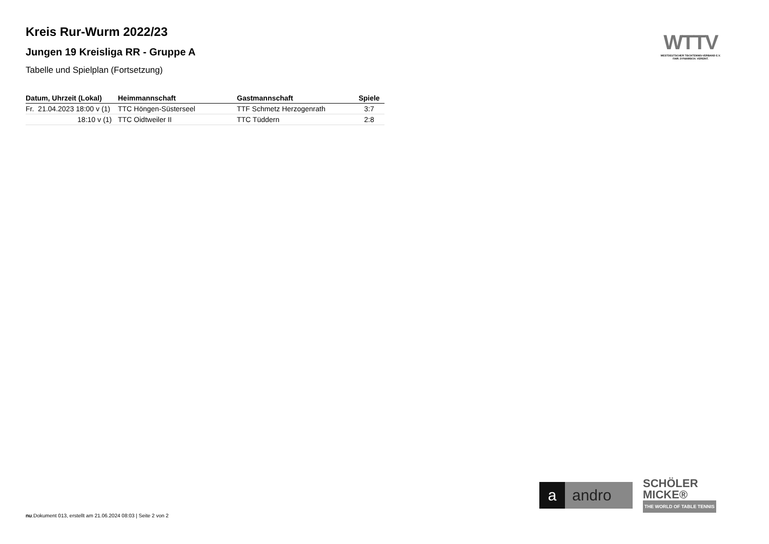Kreis Rur-Wurm 2022/23
Jungen 19 Kreisliga RR - Gruppe A
Tabelle und Spielplan (Fortsetzung)
| Datum, Uhrzeit (Lokal) | Heimmannschaft | Gastmannschaft | Spiele |
| --- | --- | --- | --- |
| Fr. 21.04.2023 18:00 v (1) | TTC Höngen-Süsterseel | TTF Schmetz Herzogenrath | 3:7 |
| 18:10 v (1) | TTC Oidtweiler II | TTC Tüddern | 2:8 |
WTTV
WESTDEUTSCHER TISCHTENNIS-VERBAND E.V.
FAIR. DYNAMISCH. VEREINT.
a andro
SCHÖLER
MICKE®
THE WORLD OF TABLE TENNIS
nu.Dokument 013, erstellt am 21.06.2024 08:03 | Seite 2 von 2